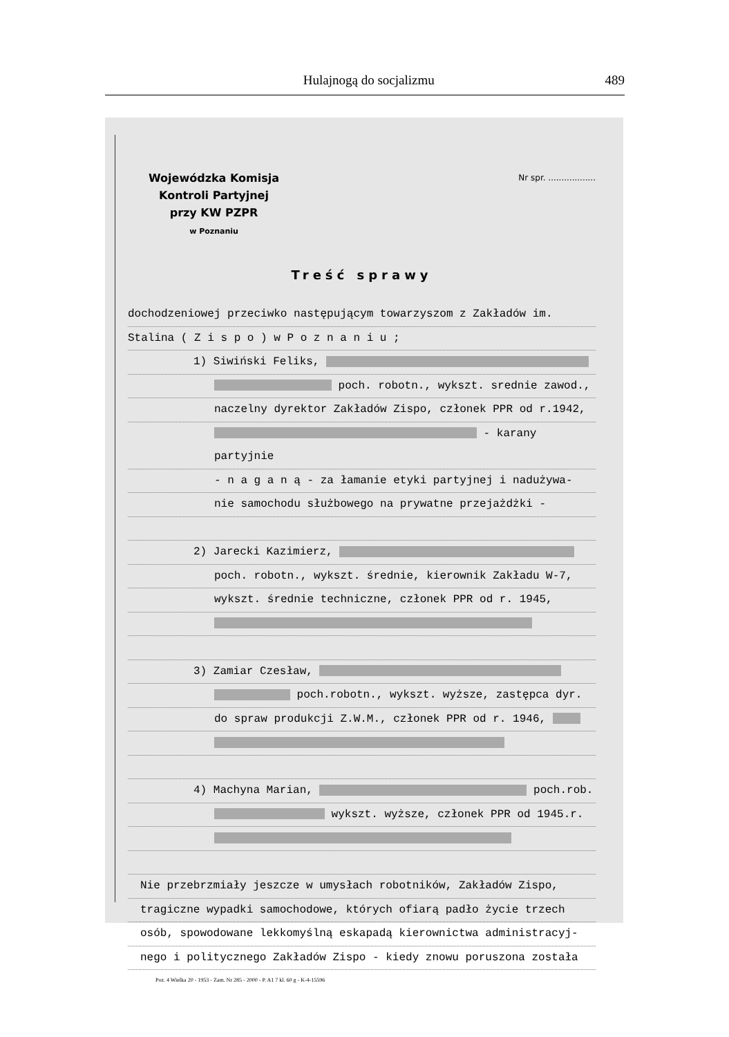Hulajnogą do socjalizmu 489
Wojewódzka Komisja
Kontroli Partyjnej
przy KW PZPR
w Poznaniu
Nr spr. ..................
Treść sprawy
dochodzeniowej przeciwko następującym towarzyszom z Zakładów im.
Stalina ( Z i s p o ) w P o z n a n i u ;
1) Siwiński Feliks,
poch. robotn., wykszt. srednie zawod.,
naczelny dyrektor Zakładów Zispo, członek PPR od r.1942,
- karany partyjnie
- n a g a n ą - za łamanie etyki partyjnej i nadużywa-
nie samochodu służbowego na prywatne przejażdżki -
2) Jarecki Kazimierz,
poch. robotn., wykszt. średnie, kierownik Zakładu W-7,
wykszt. średnie techniczne, członek PPR od r. 1945,
3) Zamiar Czesław,
poch.robotn., wykszt. wyższe, zastępca dyr.
do spraw produkcji Z.W.M., członek PPR od r. 1946,
4) Machyna Marian, poch.rob.
wykszt. wyższe, członek PPR od 1945.r.
Nie przebrzmiały jeszcze w umysłach robotników, Zakładów Zispo,
tragiczne wypadki samochodowe, których ofiarą padło życie trzech
osób, spowodowane lekkomyślną eskapadą kierownictwa administracyj-
nego i politycznego Zakładów Zispo - kiedy znowu poruszona została
Poz. 4 Wielka 20 - 1953 - Zam. Nr 285 - 2000 - P. A1 7 kl. 60 g - K-4-15596